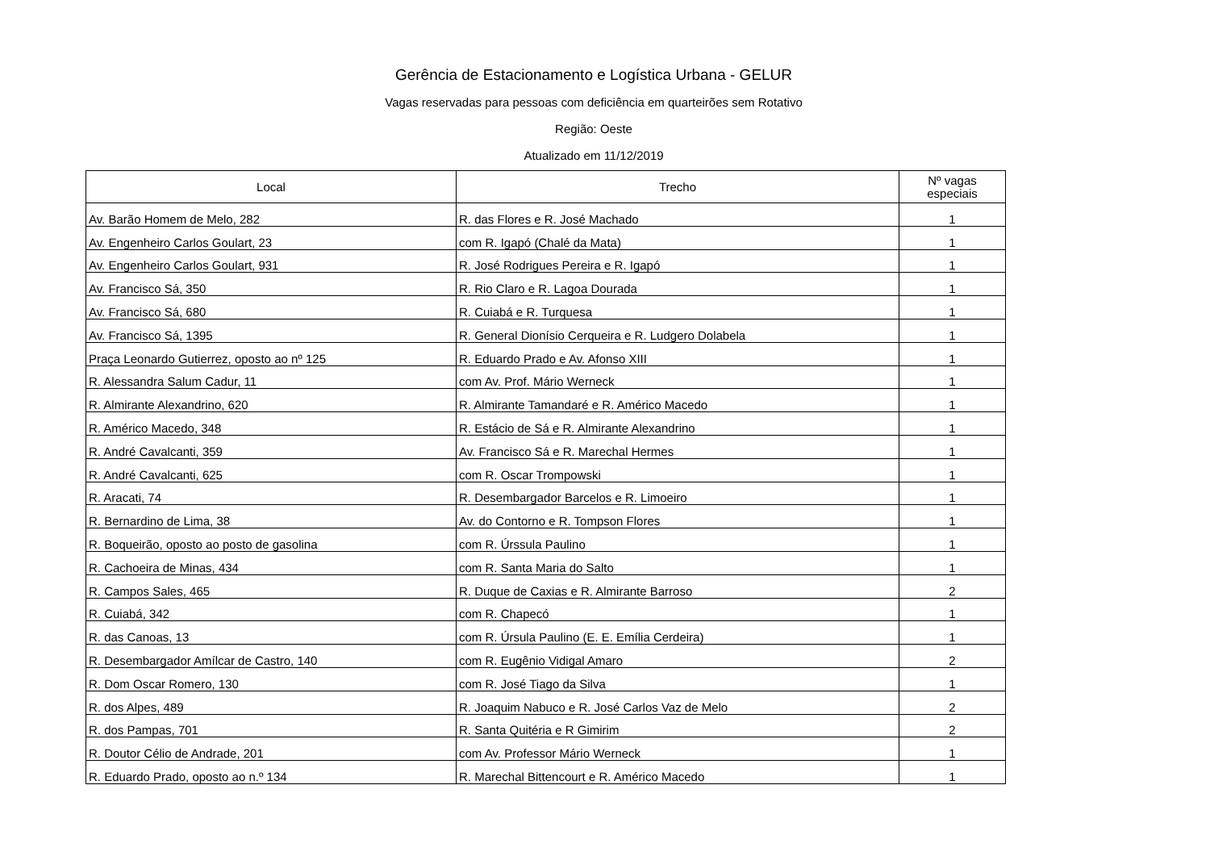Gerência de Estacionamento e Logística Urbana - GELUR
Vagas reservadas para pessoas com deficiência em quarteirões sem Rotativo
Região: Oeste
Atualizado em 11/12/2019
| Local | Trecho | Nº vagas especiais |
| --- | --- | --- |
| Av. Barão Homem de Melo, 282 | R. das Flores e R. José Machado | 1 |
| Av. Engenheiro Carlos Goulart, 23 | com R. Igapó (Chalé da Mata) | 1 |
| Av. Engenheiro Carlos Goulart, 931 | R. José Rodrigues Pereira e R. Igapó | 1 |
| Av. Francisco Sá, 350 | R. Rio Claro e R. Lagoa Dourada | 1 |
| Av. Francisco Sá, 680 | R. Cuiabá e R. Turquesa | 1 |
| Av. Francisco Sá, 1395 | R. General Dionísio Cerqueira e R. Ludgero Dolabela | 1 |
| Praça Leonardo Gutierrez, oposto ao nº 125 | R. Eduardo Prado e Av. Afonso XIII | 1 |
| R. Alessandra Salum Cadur, 11 | com Av. Prof. Mário Werneck | 1 |
| R. Almirante Alexandrino, 620 | R. Almirante Tamandaré e R. Américo Macedo | 1 |
| R. Américo Macedo, 348 | R. Estácio de Sá e R. Almirante Alexandrino | 1 |
| R. André Cavalcanti, 359 | Av. Francisco Sá e R. Marechal Hermes | 1 |
| R. André Cavalcanti, 625 | com R. Oscar Trompowski | 1 |
| R. Aracati, 74 | R. Desembargador Barcelos e R. Limoeiro | 1 |
| R. Bernardino de Lima, 38 | Av. do Contorno e R. Tompson Flores | 1 |
| R. Boqueirão, oposto ao posto de gasolina | com R. Úrssula Paulino | 1 |
| R. Cachoeira de Minas, 434 | com R. Santa Maria do Salto | 1 |
| R. Campos Sales, 465 | R. Duque de Caxias e R. Almirante Barroso | 2 |
| R. Cuiabá, 342 | com R. Chapecó | 1 |
| R. das Canoas, 13 | com R. Úrsula Paulino (E. E. Emília Cerdeira) | 1 |
| R. Desembargador Amílcar de Castro, 140 | com R. Eugênio Vidigal Amaro | 2 |
| R. Dom Oscar Romero, 130 | com R. José Tiago da Silva | 1 |
| R. dos Alpes, 489 | R. Joaquim Nabuco e R. José Carlos Vaz de Melo | 2 |
| R. dos Pampas, 701 | R. Santa Quitéria e R Gimirim | 2 |
| R. Doutor Célio de Andrade, 201 | com Av. Professor Mário Werneck | 1 |
| R. Eduardo Prado, oposto ao n.º 134 | R. Marechal Bittencourt e R. Américo Macedo | 1 |